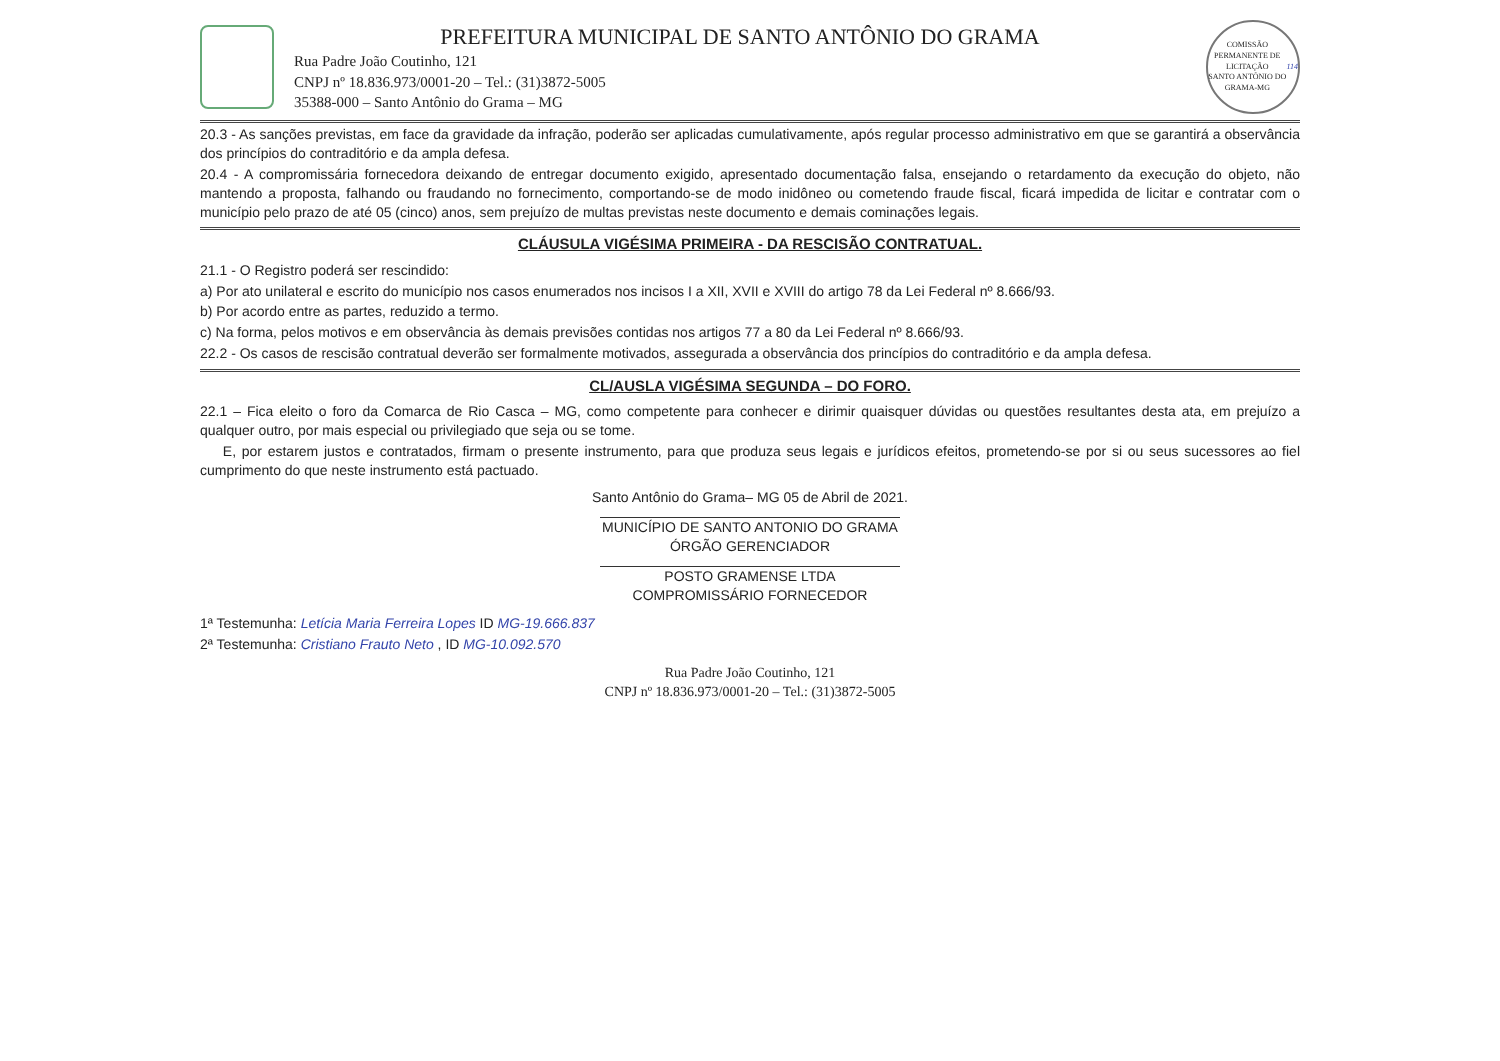PREFEITURA MUNICIPAL DE SANTO ANTÔNIO DO GRAMA
Rua Padre João Coutinho, 121
CNPJ nº 18.836.973/0001-20 – Tel.: (31)3872-5005
35388-000 – Santo Antônio do Grama – MG
COMISSÃO PERMANENTE DE LICITAÇÃO
SANTO ANTÔNIO DO GRAMA-MG
114
20.3 - As sanções previstas, em face da gravidade da infração, poderão ser aplicadas cumulativamente, após regular processo administrativo em que se garantirá a observância dos princípios do contraditório e da ampla defesa.
20.4 - A compromissária fornecedora deixando de entregar documento exigido, apresentado documentação falsa, ensejando o retardamento da execução do objeto, não mantendo a proposta, falhando ou fraudando no fornecimento, comportando-se de modo inidôneo ou cometendo fraude fiscal, ficará impedida de licitar e contratar com o município pelo prazo de até 05 (cinco) anos, sem prejuízo de multas previstas neste documento e demais cominações legais.
CLÁUSULA VIGÉSIMA PRIMEIRA - DA RESCISÃO CONTRATUAL.
21.1 - O Registro poderá ser rescindido:
a) Por ato unilateral e escrito do município nos casos enumerados nos incisos I a XII, XVII e XVIII do artigo 78 da Lei Federal nº 8.666/93.
b) Por acordo entre as partes, reduzido a termo.
c) Na forma, pelos motivos e em observância às demais previsões contidas nos artigos 77 a 80 da Lei Federal nº 8.666/93.
22.2 - Os casos de rescisão contratual deverão ser formalmente motivados, assegurada a observância dos princípios do contraditório e da ampla defesa.
CL/AUSLA VIGÉSIMA SEGUNDA – DO FORO.
22.1 – Fica eleito o foro da Comarca de Rio Casca – MG, como competente para conhecer e dirimir quaisquer dúvidas ou questões resultantes desta ata, em prejuízo a qualquer outro, por mais especial ou privilegiado que seja ou se tome.
E, por estarem justos e contratados, firmam o presente instrumento, para que produza seus legais e jurídicos efeitos, prometendo-se por si ou seus sucessores ao fiel cumprimento do que neste instrumento está pactuado.
Santo Antônio do Grama– MG 05 de Abril de 2021.
MUNICÍPIO DE SANTO ANTONIO DO GRAMA
ÓRGÃO GERENCIADOR
POSTO GRAMENSE LTDA
COMPROMISSÁRIO FORNECEDOR
1ª Testemunha: Letícia Maria Ferreira Lopes ID MG-19.666.837
2ª Testemunha: Cristiano Frauto Neto , ID MG-10.092.570
Rua Padre João Coutinho, 121
CNPJ nº 18.836.973/0001-20 – Tel.: (31)3872-5005